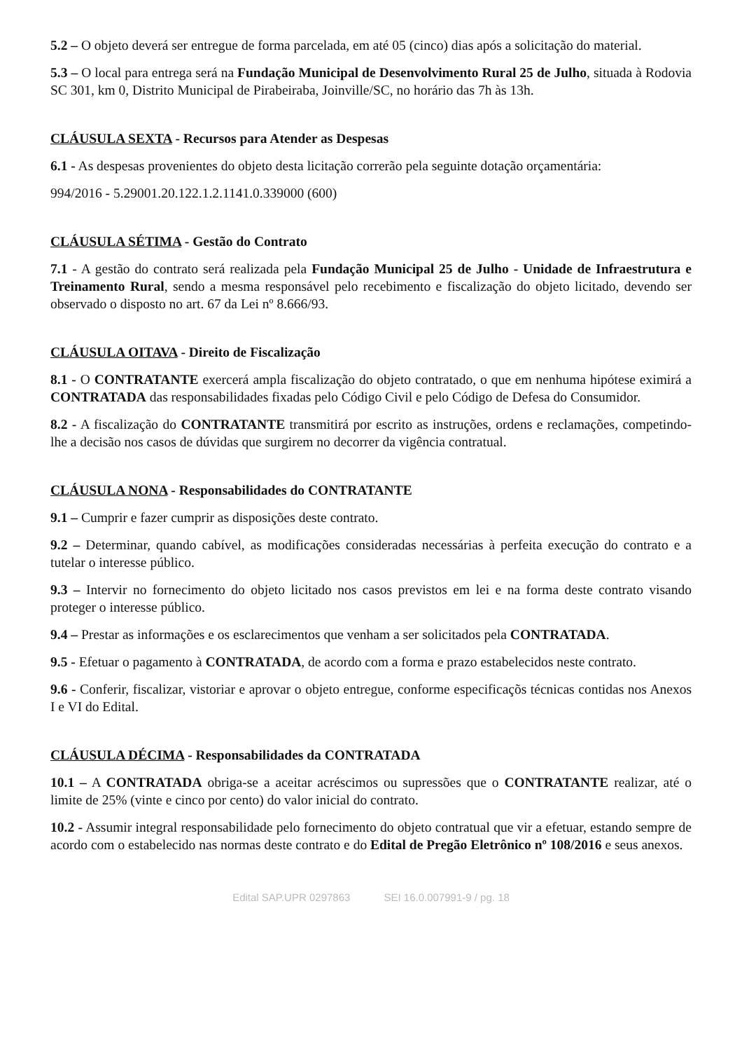5.2 – O objeto deverá ser entregue de forma parcelada, em até 05 (cinco) dias após a solicitação do material.
5.3 – O local para entrega será na Fundação Municipal de Desenvolvimento Rural 25 de Julho, situada à Rodovia SC 301, km 0, Distrito Municipal de Pirabeiraba, Joinville/SC, no horário das 7h às 13h.
CLÁUSULA SEXTA - Recursos para Atender as Despesas
6.1 - As despesas provenientes do objeto desta licitação correrão pela seguinte dotação orçamentária:
994/2016 - 5.29001.20.122.1.2.1141.0.339000 (600)
CLÁUSULA SÉTIMA - Gestão do Contrato
7.1 - A gestão do contrato será realizada pela Fundação Municipal 25 de Julho - Unidade de Infraestrutura e Treinamento Rural, sendo a mesma responsável pelo recebimento e fiscalização do objeto licitado, devendo ser observado o disposto no art. 67 da Lei nº 8.666/93.
CLÁUSULA OITAVA - Direito de Fiscalização
8.1 - O CONTRATANTE exercerá ampla fiscalização do objeto contratado, o que em nenhuma hipótese eximirá a CONTRATADA das responsabilidades fixadas pelo Código Civil e pelo Código de Defesa do Consumidor.
8.2 - A fiscalização do CONTRATANTE transmitirá por escrito as instruções, ordens e reclamações, competindo-lhe a decisão nos casos de dúvidas que surgirem no decorrer da vigência contratual.
CLÁUSULA NONA - Responsabilidades do CONTRATANTE
9.1 – Cumprir e fazer cumprir as disposições deste contrato.
9.2 – Determinar, quando cabível, as modificações consideradas necessárias à perfeita execução do contrato e a tutelar o interesse público.
9.3 – Intervir no fornecimento do objeto licitado nos casos previstos em lei e na forma deste contrato visando proteger o interesse público.
9.4 – Prestar as informações e os esclarecimentos que venham a ser solicitados pela CONTRATADA.
9.5 - Efetuar o pagamento à CONTRATADA, de acordo com a forma e prazo estabelecidos neste contrato.
9.6 - Conferir, fiscalizar, vistoriar e aprovar o objeto entregue, conforme especificaçõs técnicas contidas nos Anexos I e VI do Edital.
CLÁUSULA DÉCIMA - Responsabilidades da CONTRATADA
10.1 – A CONTRATADA obriga-se a aceitar acréscimos ou supressões que o CONTRATANTE realizar, até o limite de 25% (vinte e cinco por cento) do valor inicial do contrato.
10.2 - Assumir integral responsabilidade pelo fornecimento do objeto contratual que vir a efetuar, estando sempre de acordo com o estabelecido nas normas deste contrato e do Edital de Pregão Eletrônico nº 108/2016 e seus anexos.
Edital SAP.UPR 0297863 SEI 16.0.007991-9 / pg. 18